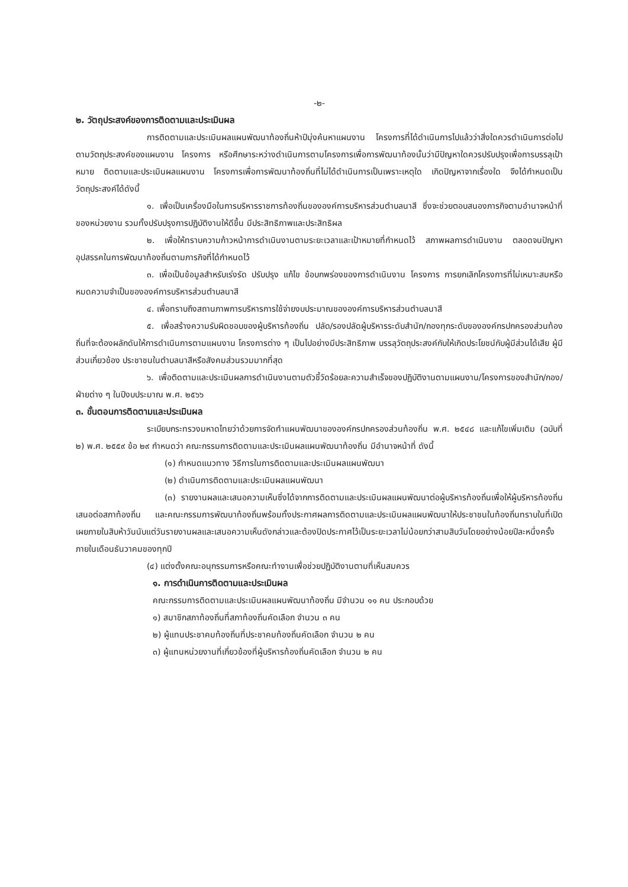-๒-
๒. วัตถุประสงค์ของการติดตามและประเมินผล
การติดตามและประเมินผลแผนพัฒนาท้องถิ่นห้าปีมุ่งค้นหาแผนงาน โครงการที่ได้ดำเนินการไปแล้วว่าสิ่งใดควรดำเนินการต่อไปตามวัตถุประสงค์ของแผนงาน โครงการ หรือศึกษาระหว่างดำเนินการตามโครงการเพื่อการพัฒนาท้องนั้นว่ามีปัญหาใดควรปรับปรุงเพื่อการบรรลุเป้าหมาย ติดตามและประเมินผลแผนงาน โครงการเพื่อการพัฒนาท้องถิ่นที่ไม่ได้ดำเนินการเป็นเพราะเหตุใด เกิดปัญหาจากเรื่องใด จึงได้กำหนดเป็นวัตถุประสงค์ได้ดังนี้
๑. เพื่อเป็นเครื่องมือในการบริหารราชการท้องถิ่นขององค์การบริหารส่วนตำบลนาสี ซึ่งจะช่วยตอบสนองภารกิจตามอำนาจหน้าที่ของหน่วยงาน รวมทั้งปรับปรุงการปฏิบัติงานให้ดีขึ้น มีประสิทธิภาพและประสิทธิผล
๒. เพื่อให้ทราบความก้าวหน้าการดำเนินงานตามระยะเวลาและเป้าหมายที่กำหนดไว้ สภาพผลการดำเนินงาน ตลอดจนปัญหา อุปสรรคในการพัฒนาท้องถิ่นตามภารกิจที่ได้กำหนดไว้
๓. เพื่อเป็นข้อมูลสำหรับเร่งรัด ปรับปรุง แก้ไข ข้อบกพร่องของการดำเนินงาน โครงการ การยกเลิกโครงการที่ไม่เหมาะสมหรือหมดความจำเป็นขององค์การบริหารส่วนตำบลนาสี
๔. เพื่อทราบถึงสถานภาพการบริหารการใช้จ่ายงบประมาณขององค์การบริหารส่วนตำบลนาสี
๕. เพื่อสร้างความรับผิดชอบของผู้บริหารท้องถิ่น ปลัด/รองปลัดผู้บริหารระดับสำนัก/กองทุกระดับขององค์กรปกครองส่วนท้องถิ่นที่จะต้องผลักดันให้การดำเนินการตามแผนงาน โครงการต่าง ๆ เป็นไปอย่างมีประสิทธิภาพ บรรลุวัตถุประสงค์กับให้เกิดประโยชน์กับผู้มีส่วนได้เสีย ผู้มีส่วนเกี่ยวข้อง ประชาชนในตำบลนาสีหรือสังคมส่วนรวมมากที่สุด
๖. เพื่อติดตามและประเมินผลการดำเนินงานตามตัวชี้วัดร้อยละความสำเร็จของปฏิบัติงานตามแผนงาน/โครงการของสำนัก/กอง/ฝ่ายต่าง ๆ ในปีงบประมาณ พ.ศ. ๒๕๖๖
๓. ขั้นตอนการติดตามและประเมินผล
ระเบียบกระทรวงมหาดไทยว่าด้วยการจัดทำแผนพัฒนาขององค์กรปกครองส่วนท้องถิ่น พ.ศ. ๒๕๔๘ และแก้ไขเพิ่มเติม (ฉบับที่ ๒) พ.ศ. ๒๕๕๙ ข้อ ๒๙ กำหนดว่า คณะกรรมการติดตามและประเมินผลแผนพัฒนาท้องถิ่น มีอำนาจหน้าที่ ดังนี้
(๑) กำหนดแนวทาง วิธีการในการติดตามและประเมินผลแผนพัฒนา
(๒) ดำเนินการติดตามและประเมินผลแผนพัฒนา
(๓) รายงานผลและเสนอความเห็นซึ่งได้จากการติดตามและประเมินผลแผนพัฒนาต่อผู้บริหารท้องถิ่นเพื่อให้ผู้บริหารท้องถิ่นเสนอต่อสภาท้องถิ่น และคณะกรรมการพัฒนาท้องถิ่นพร้อมทั้งประกาศผลการติดตามและประเมินผลแผนพัฒนาให้ประชาชนในท้องถิ่นทราบในที่เปิดเผยภายในสิบห้าวันนับแต่วันรายงานผลและเสนอความเห็นดังกล่าวและต้องปิดประกาศไว้เป็นระยะเวลาไม่น้อยกว่าสามสิบวันโดยอย่างน้อยปีละหนึ่งครั้งภายในเดือนธันวาคมของทุกปี
(๔) แต่งตั้งคณะอนุกรรมการหรือคณะทำงานเพื่อช่วยปฏิบัติงานตามที่เห็นสมควร
๑. การดำเนินการติดตามและประเมินผล
คณะกรรมการติดตามและประเมินผลแผนพัฒนาท้องถิ่น มีจำนวน ๑๑ คน ประกอบด้วย
๑) สมาชิกสภาท้องถิ่นที่สภาท้องถิ่นคัดเลือก จำนวน ๓ คน
๒) ผู้แทนประชาคมท้องถิ่นที่ประชาคมท้องถิ่นคัดเลือก จำนวน ๒ คน
๓) ผู้แทนหน่วยงานที่เกี่ยวข้องที่ผู้บริหารท้องถิ่นคัดเลือก จำนวน ๒ คน